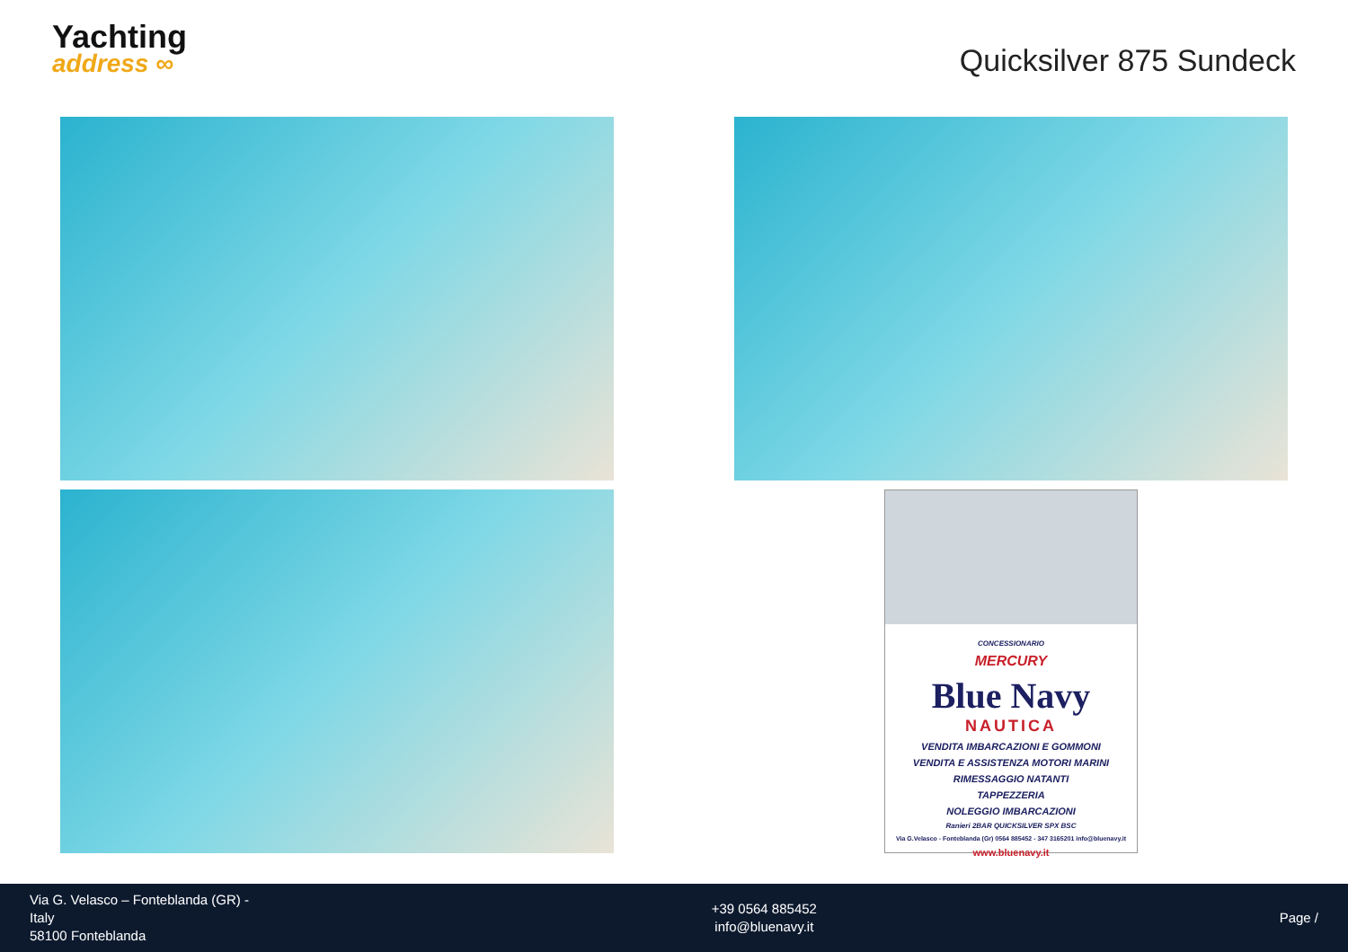Yachting
address ∞
Quicksilver 875 Sundeck
CONCESSIONARIO
MERCURY
Blue Navy
NAUTICA
VENDITA IMBARCAZIONI E GOMMONI
VENDITA E ASSISTENZA MOTORI MARINI
RIMESSAGGIO NATANTI
TAPPEZZERIA
NOLEGGIO IMBARCAZIONI
Ranieri 2BAR QUICKSILVER SPX BSC
Via G.Velasco - Fonteblanda (Gr) 0564 885452 - 347 3165201 info@bluenavy.it
www.bluenavy.it
Via G. Velasco – Fonteblanda (GR) -
Italy
58100 Fonteblanda
+39 0564 885452
info@bluenavy.it
Page /